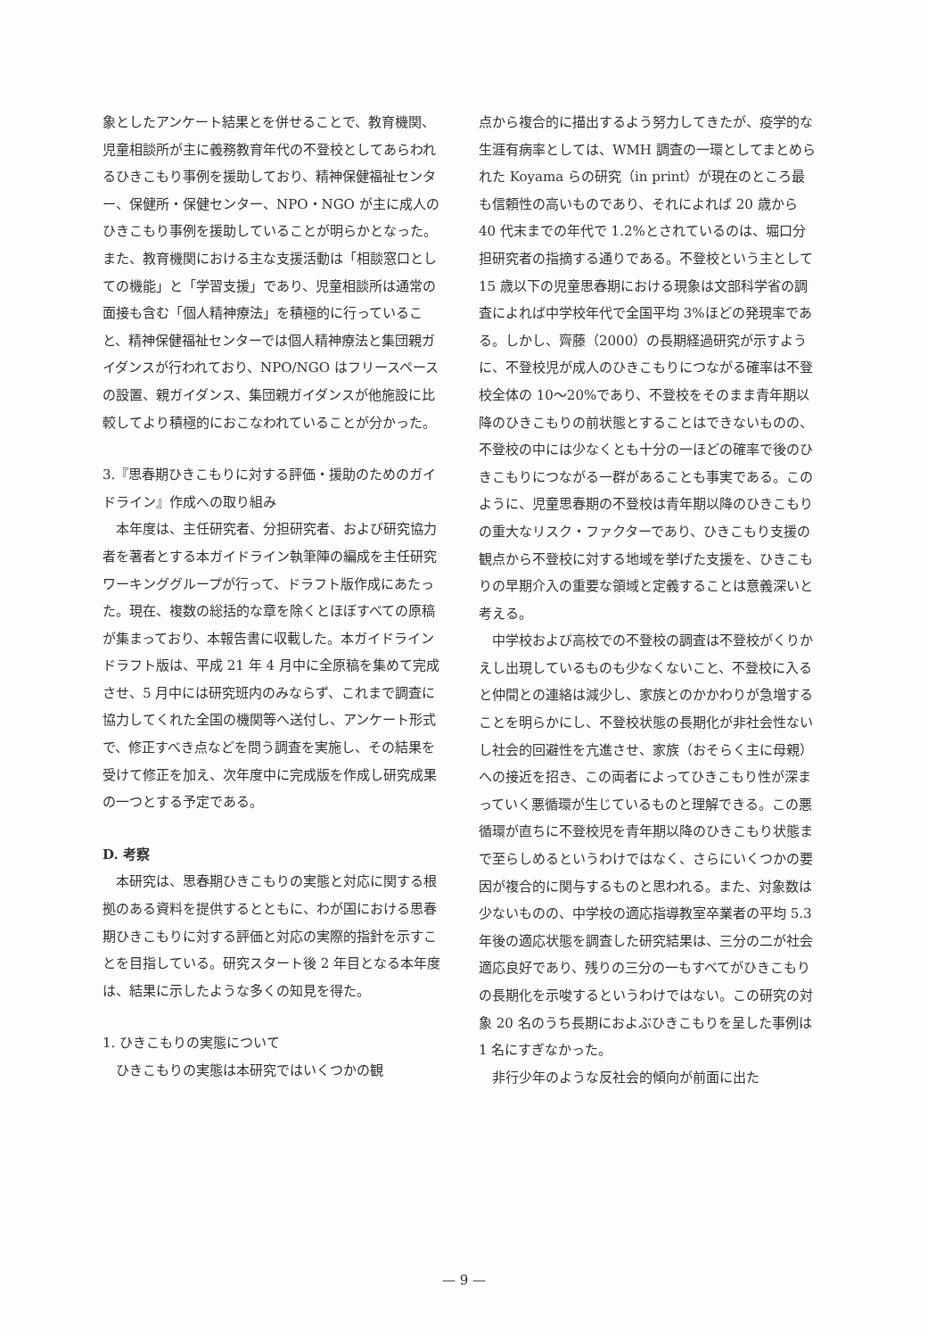象としたアンケート結果とを併せることで、教育機関、児童相談所が主に義務教育年代の不登校としてあらわれるひきこもり事例を援助しており、精神保健福祉センター、保健所・保健センター、NPO・NGO が主に成人のひきこもり事例を援助していることが明らかとなった。また、教育機関における主な支援活動は「相談窓口としての機能」と「学習支援」であり、児童相談所は通常の面接も含む「個人精神療法」を積極的に行っていること、精神保健福祉センターでは個人精神療法と集団親ガイダンスが行われており、NPO/NGO はフリースペースの設置、親ガイダンス、集団親ガイダンスが他施設に比較してより積極的におこなわれていることが分かった。
3.『思春期ひきこもりに対する評価・援助のためのガイドライン』作成への取り組み
本年度は、主任研究者、分担研究者、および研究協力者を著者とする本ガイドライン執筆陣の編成を主任研究ワーキンググループが行って、ドラフト版作成にあたった。現在、複数の総括的な章を除くとほぼすべての原稿が集まっており、本報告書に収載した。本ガイドラインドラフト版は、平成 21 年 4 月中に全原稿を集めて完成させ、5 月中には研究班内のみならず、これまで調査に協力してくれた全国の機関等へ送付し、アンケート形式で、修正すべき点などを問う調査を実施し、その結果を受けて修正を加え、次年度中に完成版を作成し研究成果の一つとする予定である。
D. 考察
本研究は、思春期ひきこもりの実態と対応に関する根拠のある資料を提供するとともに、わが国における思春期ひきこもりに対する評価と対応の実際的指針を示すことを目指している。研究スタート後 2 年目となる本年度は、結果に示したような多くの知見を得た。
1. ひきこもりの実態について
ひきこもりの実態は本研究ではいくつかの観
点から複合的に描出するよう努力してきたが、疫学的な生涯有病率としては、WMH 調査の一環としてまとめられた Koyama らの研究（in print）が現在のところ最も信頼性の高いものであり、それによれば 20 歳から 40 代末までの年代で 1.2%とされているのは、堀口分担研究者の指摘する通りである。不登校という主として 15 歳以下の児童思春期における現象は文部科学省の調査によれば中学校年代で全国平均 3%ほどの発現率である。しかし、齊藤（2000）の長期経過研究が示すように、不登校児が成人のひきこもりにつながる確率は不登校全体の 10～20%であり、不登校をそのまま青年期以降のひきこもりの前状態とすることはできないものの、不登校の中には少なくとも十分の一ほどの確率で後のひきこもりにつながる一群があることも事実である。このように、児童思春期の不登校は青年期以降のひきこもりの重大なリスク・ファクターであり、ひきこもり支援の観点から不登校に対する地域を挙げた支援を、ひきこもりの早期介入の重要な領域と定義することは意義深いと考える。
中学校および高校での不登校の調査は不登校がくりかえし出現しているものも少なくないこと、不登校に入ると仲間との連絡は減少し、家族とのかかわりが急増することを明らかにし、不登校状態の長期化が非社会性ないし社会的回避性を亢進させ、家族（おそらく主に母親）への接近を招き、この両者によってひきこもり性が深まっていく悪循環が生じているものと理解できる。この悪循環が直ちに不登校児を青年期以降のひきこもり状態まで至らしめるというわけではなく、さらにいくつかの要因が複合的に関与するものと思われる。また、対象数は少ないものの、中学校の適応指導教室卒業者の平均 5.3 年後の適応状態を調査した研究結果は、三分の二が社会適応良好であり、残りの三分の一もすべてがひきこもりの長期化を示唆するというわけではない。この研究の対象 20 名のうち長期におよぶひきこもりを呈した事例は 1 名にすぎなかった。
非行少年のような反社会的傾向が前面に出た
— 9 —